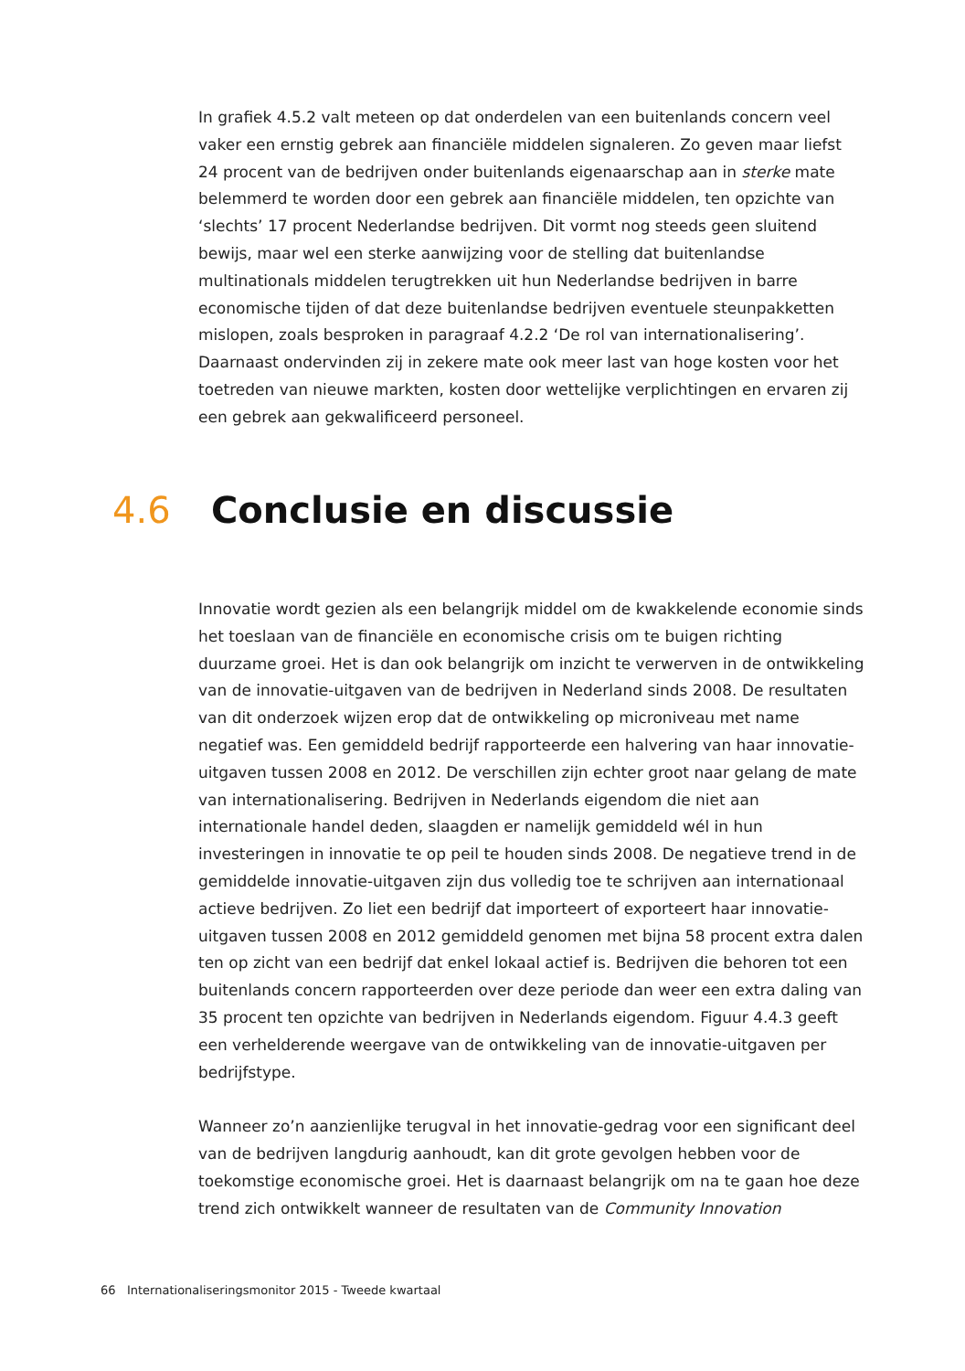In grafiek 4.5.2 valt meteen op dat onderdelen van een buitenlands concern veel vaker een ernstig gebrek aan financiële middelen signaleren. Zo geven maar liefst 24 procent van de bedrijven onder buitenlands eigenaarschap aan in sterke mate belemmerd te worden door een gebrek aan financiële middelen, ten opzichte van ‘slechts’ 17 procent Nederlandse bedrijven. Dit vormt nog steeds geen sluitend bewijs, maar wel een sterke aanwijzing voor de stelling dat buitenlandse multinationals middelen terugtrekken uit hun Nederlandse bedrijven in barre economische tijden of dat deze buitenlandse bedrijven eventuele steunpakketten mislopen, zoals besproken in paragraaf 4.2.2 ‘De rol van internationalisering’. Daarnaast ondervinden zij in zekere mate ook meer last van hoge kosten voor het toetreden van nieuwe markten, kosten door wettelijke verplichtingen en ervaren zij een gebrek aan gekwalificeerd personeel.
4.6 Conclusie en discussie
Innovatie wordt gezien als een belangrijk middel om de kwakkelende economie sinds het toeslaan van de financiële en economische crisis om te buigen richting duurzame groei. Het is dan ook belangrijk om inzicht te verwerven in de ontwikkeling van de innovatie-uitgaven van de bedrijven in Nederland sinds 2008. De resultaten van dit onderzoek wijzen erop dat de ontwikkeling op microniveau met name negatief was. Een gemiddeld bedrijf rapporteerde een halvering van haar innovatie-uitgaven tussen 2008 en 2012. De verschillen zijn echter groot naar gelang de mate van internationalisering. Bedrijven in Nederlands eigendom die niet aan internationale handel deden, slaagden er namelijk gemiddeld wél in hun investeringen in innovatie te op peil te houden sinds 2008. De negatieve trend in de gemiddelde innovatie-uitgaven zijn dus volledig toe te schrijven aan internationaal actieve bedrijven. Zo liet een bedrijf dat importeert of exporteert haar innovatie-uitgaven tussen 2008 en 2012 gemiddeld genomen met bijna 58 procent extra dalen ten op zicht van een bedrijf dat enkel lokaal actief is. Bedrijven die behoren tot een buitenlands concern rapporteerden over deze periode dan weer een extra daling van 35 procent ten opzichte van bedrijven in Nederlands eigendom. Figuur 4.4.3 geeft een verhelderende weergave van de ontwikkeling van de innovatie-uitgaven per bedrijfstype.
Wanneer zo’n aanzienlijke terugval in het innovatie-gedrag voor een significant deel van de bedrijven langdurig aanhoudt, kan dit grote gevolgen hebben voor de toekomstige economische groei. Het is daarnaast belangrijk om na te gaan hoe deze trend zich ontwikkelt wanneer de resultaten van de Community Innovation
66 Internationaliseringsmonitor 2015 - Tweede kwartaal